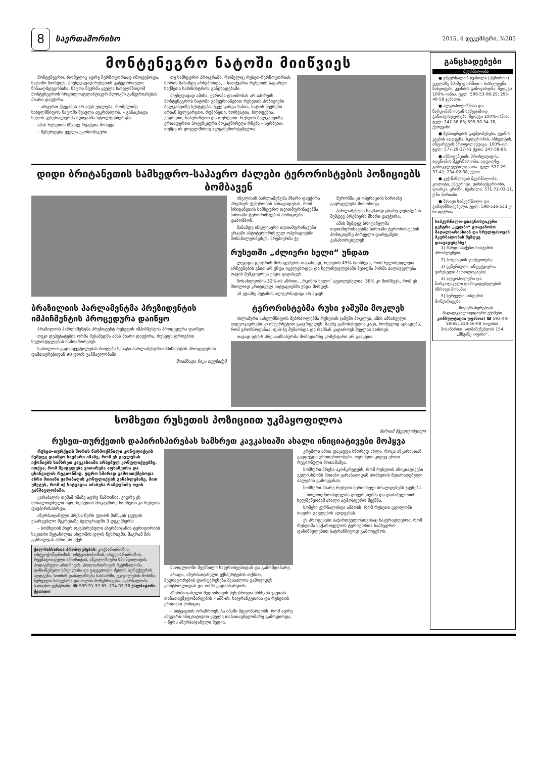8 საერთაშორისო 2015, 4 დეკემბერი, №285
მონტენეგრო ნატოში მიიწვიეს
მონტენეგრო, რომელიც ადრე ჩერნოგორიად იწოდებოდა, ნატოში მიიწვიეს. მიუხედავად რუსეთის კატეგორიული წინააღმდეგობისა, ნატოს წევრმა ყველა სახელმწიფომ მონტენეგროს ჩრდილოატლანტიკურ ბლოკში გაწევრიანებას მხარი დაუჭირა.
– არცერთ ქვეყანას არ აქვს უფლება, რომელიმე სახელმწიფოს ნატოში შესვლა აუკრძალოს, – განაცხადა ნატოს გენერალურმა მდივანმა სტოლტენბერგმა.
ამას რუსეთის მწვავე რეაქცია მოჰყვა.
– შეჩერდება ყველა ეკონომიკური
თუ სამხედრო პროგრამა, რომელიც რუსეთ-ჩერნოგორიას შორის მანამდე არსებობდა, – ნათქვამია რუსეთის საგარეო საქმეთა სამინისტროს განცხადებაში.
მიუხედავად ამისა, ევროპა დათმობას არ აპირებს. მონტენეგროს ნატოში გაწევრიანებით რუსეთის პოზიციები ბალკანეთზე სუსტდება. უკვე კარგა ხანია, ნატოს წევრები არიან ბულგარეთი, რუმინეთი, ხორვატია, სლოვენია, უნგრეთი, საბერძნეთი და თურქეთი. რუსეთს ბალკანეთზე ერთადერთი პოტენციური მოკავშირეღა რჩება – სერბეთი, თუმცა ის ყოველმხრივ ალყაშემორტყმულია.
დიდი ბრიტანეთის სამხედრო-საჰაერო ძალები ტერორისტების პოზიციებს ბომბავენ
ინგლისის პარლამენტმა მხარი დაუჭირა პრემიერ ქემერონის წინადადებას, რომ ბრიტანეთის სამხედრო თვითმფრინავებმა სირიაში ტერორისტების პოზიციები დაბომბონ.
მანამდე ინგლისური თვითმფრინავები ერაყში ანტიტერორისტულ ოპერაციებში მონაწილეობდნენ, პრემიერმა ქე-
მერონმა კი ოპერაციის სირიაზე გავრცელება მოითხოვა.
პარლამენტმა საკმაოდ ცხარე დებატების შემდეგ პრემიერს მხარი დაუჭირა.
ამის შემდეგ ბრიტანულმა თვითმფრინავებმა სირიაში ტერორისტების პოზიციებზე პირველი დარტყმები განახორციელეს.
რუსეთში „ძლიერი ხელი“ უნდათ
ლევადა ცენტრის მონაცემების თანახმად, რუსების 45% მიიჩნევს, რომ ხელისუფლება არჩევნების გზით არ უნდა იცვლებოდეს და ხელისუფლებაში მყოფმა პირმა ძალაუფლება თავის მემკვიდრეს უნდა გადასცეს.
მოსახლეობის 32%-ის აზრით, „რკინის ხელი“ აუცილებელია, 38% კი მიიჩნევს, რომ ეს მხოლოდ კრიტიკულ სიტუაციებში უნდა მოხდეს.
ამ ეტაპზე პუტინის ალტერნატივა არ ჰყავს
ბრაზილიის პარლამენტმა პრეზიდენტის იმპიჩმენტის პროცედურა დაიწყო
ბრაზილიის პარლამენტმა პრეზიდენტ რუსეფის იმპიჩმენტის პროცედურა დაიწყო.
თუკი დეპუტატების ორმა მესამედმა ამას მხარი დაუჭირა, რუსეფს დროებით ხელისუფლებას ჩამოაშორებენ.
საბოლოო გადაწყვეტილებას მიიღებს სენატი პარლამენტში იმპიჩმენტის პროცედურის დამთავრებიდან 90 დღის განმავლობაში.
მოამზადა ნიკა თევზაძემ
ტერორისტებმა რუსი ჯაშუში მოკლეს
ისლამური სახელმწიფოს მებრძოლებმა რუსეთის ჯაშუში მოკლეს, ამის ამსახველი ვიდეოკადრები კი ინტერნეტით გაავრცელეს. მასზე გამოსახულია კაცი, რომელიც აცხადებს, რომ გროზნოდანაა, ფსბ-ზე მუშაობდა და რამზან კადიროვს შველას სთხოვს.
თავად ფსბ-ს პრესსამსახურმა მომხდარზე კომენტარი არ გააკეთა.
სომხეთი რუსეთის პოზიციით უკმაყოფილოა
მარიამ მჭედლიშვილი
რუსეთ-თურქეთის დაპირისპირებას სამხრეთ კავკასიაში ახალი ინიციატივები მოჰყვა
რუსეთ-თურქეთს შორის წარმოქმნილი კონფლიქტის შემდეგ დაიწყო საუბარი იმაზე, რომ ეს გავლენას იქონიებს სამხრეთ კავკასიაში არსებულ კონფლიქტებზე. ითქვა, რომ შეიცვლება ვითარება აფხაზეთსა და ცხინვალის რეგიონშიც. უფრო ხშირად გამოითქმებოდა აზრი მთიანი ყარაბაღის კონფლიქტის განახლებაზე, მით უმეტეს, რომ იქ სიტუაცია იძაბება რამდენიმე თვის განმავლობაში.
ყარაბაღის თემამ იმაზე ადრე წამოიწია, ვიდრე ეს მოსალოდნელი იყო, რუსეთის მოკავშირე სომხეთი კი რუსეთს დაუპირისპირდა.
აზერბაიჯანული პრესა წერს ეუთოს მინსკის ჯგუფის უსარგებლო შეკრებაზე ბელგრადში 3 დეკემბერს:
– სომხეთის მიერ ოკუპირებული აზერბაიჯანის ტერიტორიის საკითხი შეტანილია სხდომის დღის წესრიგში, მაგრამ მის განხილვას აზრი არ აქვს
ქალ-სახსართა პრობლემების: კოქსართროზის, ოსტეოქონდროზის, ოსტეოპოროზის, ოსტეოართროზის, რევმატოიდული ართრიტის, ანკილოზიური სპონდილიტის, პოდაგრული ართრიტის, პოლიართრიტის მკურნალობა. დაზიანებული ხრტილისა და გაცვეთილი ძვლის სტრუქტურის აღდგენა, სითხის დაბალანსება სახსარში, ტკივილების მოხსნა, ნერვული სისტემისა და ძილის მოწესრიგება. მკურნალობა საოჯახო ცენტრაში. ☎ 599-91-37-65. 234-02-38 ქალბატონი ქეთათო
მსოფლიოში შექმნილი საფრთხეებიდან და გამომდინარე.
არადა, აზერბაიჯანელი ექსპერტების თქმით, მედიატორების დაინტერესება შესაძლოა გამოვიდეს კონტროლიდან და ომში გადაიზარდოს.
აზერბაიჯანული მედიისთვის ბუნებრივია მინსკის ჯგუფის თანათავმჯდომარეების – აშშ-ის, საფრანგეთისა და რუსეთის ერთიანი პოზიცია.
– სიტუაციის ორაზროვნება იმაში მდგომარეობს, რომ ადრე ამგვარი ინიციატივით ყველა თანათავმჯდომარე გამოდიოდა, – წერს აზერბაიჯანული მედია.
კრემლი ამით დაკავდა სწორედ ახლა, როცა ანკარასთან გაუფუჭდა ურთიერთობები. თურქეთი კიდევ ერთი რეგიონული მოთამაშეა.
სომხური პრესა აკონკრეტებს, რომ რუსეთის ინიციატივები გულისხმობს მთიანი ყარაბაღიდან სომხეთის შეიარაღებული ძალების გამოყვანას.
სომხური მხარე რუსეთს სერიოზულ ბრალდებებს უყენებს.
– ბოლოდროინდელმა დივერსიებმა და დაძაბულობის ხელშეწყობამ ახალი ატმოსფერო შექმნა.
სომეხი ჟურნალისტი ამბობს, რომ რუსეთი ცდილობს თავისი გავლენის აღდგენას.
ეს პროცესები საქართველოსთვისაც საყურადღებოა, რომ რუსეთმა საქართველოს ტერიტორია სამხედრო დანიშნულებით სატრანზიტოდ გამოიყენოს.
განცხადებები
მკურნალობა
● ვმკურნალობ ბუასილს (ჰემოროი) ყველაზე მძიმე ფორმით – სისხლდენა, ნახეთქები, კვანძის გამოვარდნა. შედეგი 100%-იანია. ტელ: 599-53-08-25; 295-40-58 ჯემალი.
● ალკოჰოლიზმისა და ნარკომანიისგან სამუდამოდ განთავისუფლება. შედეგი 100%-იანია. ტელ: 247-58-83; 599-90-54-78, ქეთევანი.
● მეხსიერების გაუმჯობესება, ტვინის კვების აღდგენა, სკლეროზის, ინსულტის, ინფარქტის პროფილაქტიკა. 100%-ით. ტელ: 577-29-37-41 ქეთი; 247-58-83.
● იმპოტენციის, პროსტატიტის, ადენომის მკურნალობა. ადგილზე გამოკვლევები უფასოა. ტელ: 577-29-37-41; 234-02-38, ქეთი.
● კუჭ-ნაწლავის მკურნალობა, კოლიტი, ენტერიტი, დისბაქტერიოზი, დიარეა, კრონი, ბუასილი. 571-72-03-11, ქ-ნი მარიამი.
● მასაჟი სამკურნალო და გამაჯანსაღებელი. ტელ: 598-516-533 ქ-ნი ფიქრია.
სამკურნალო-დიაგნოსტიკური ცენტრი „კელპი“ გთავაზობთ მაღალხარისხიან და სრულფასოვან მკურნალობას შემდეგ დაავადებებზე!
1) შარდ-სასქესო სისტემის პრობლემები;
2) პოტენციის დაქვეითება;
3) ვენერიული, ინფექციური, ვირუსული პათოლოგიები;
4) ალკოჰოლური და ნარკოტიკული დამოკიდებულების სწრაფი მოხსნა;
5) ნერვული სისტემის მოწესრიგება.
მოგემსახურებიან მაღალკვალიფიციური ექიმები. კონსულტაცია უფასოა! ☎ 593-44-58-65; 218-46-08 (ოფისი). მისამართი: ალმაშენებლის 154. „მწვანე ოფისი“.